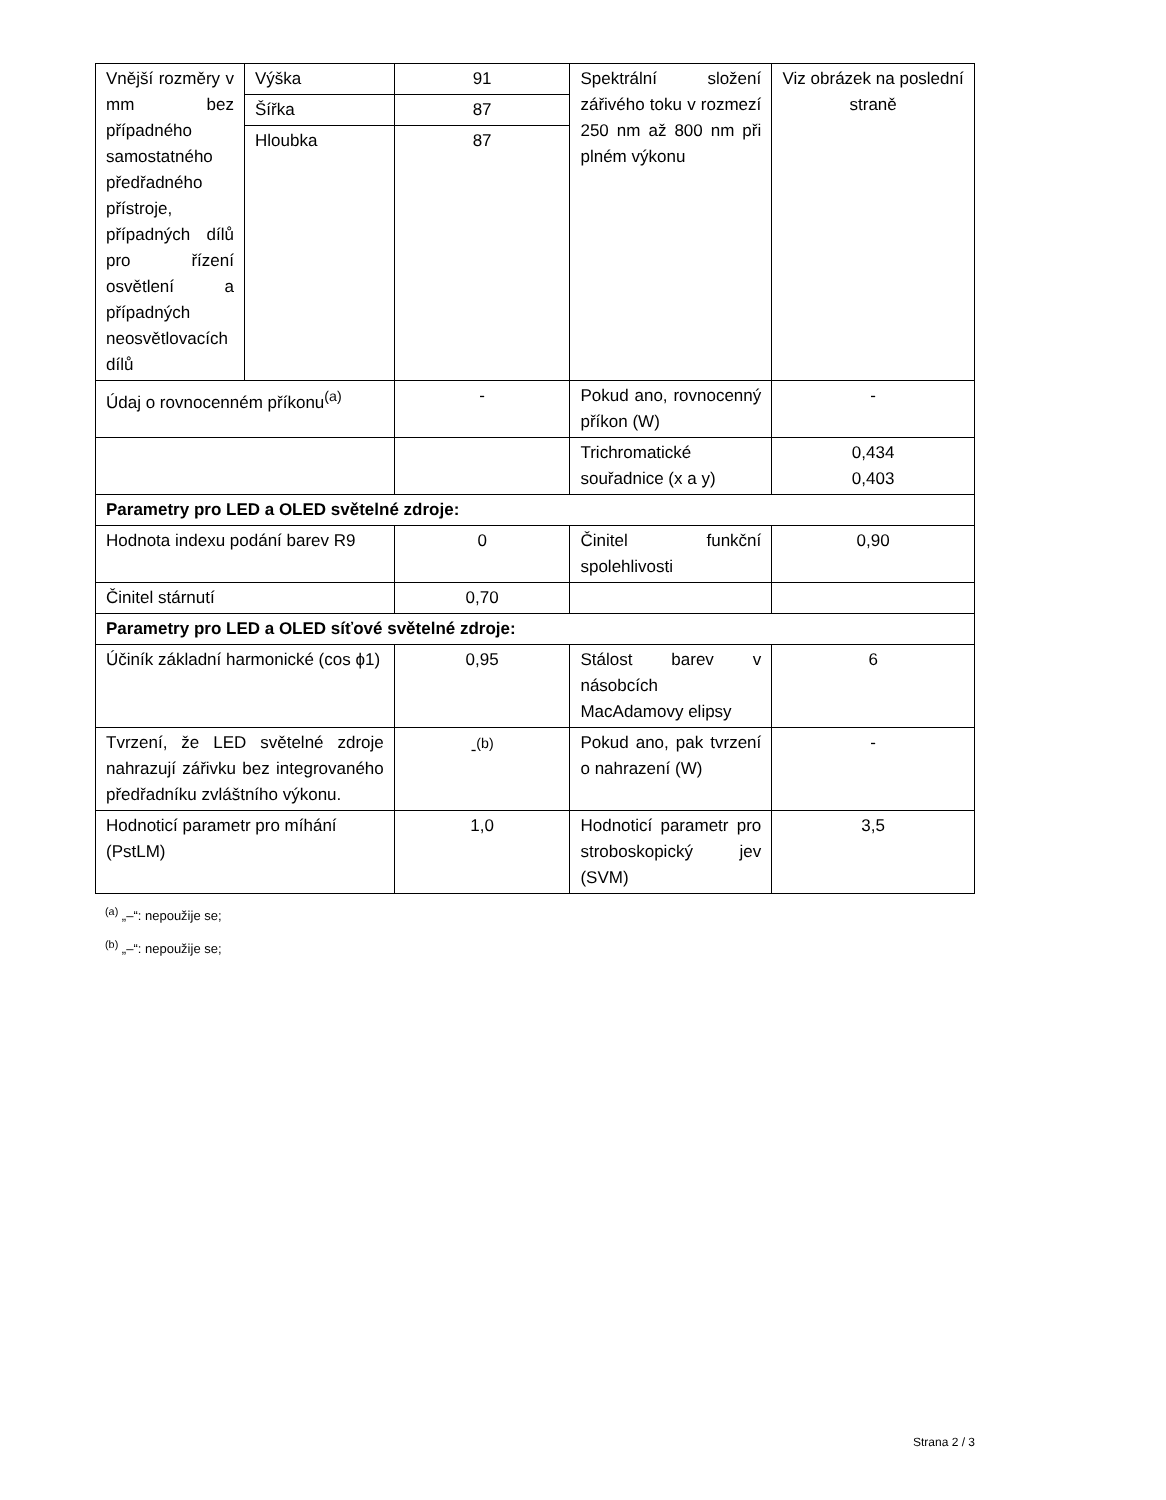| Vnější rozměry v mm bez případného samostatného předřadného přístroje, případných dílů pro řízení osvětlení a případných neosvětlovacích dílů | Výška | 91 | Spektrální složení zářivého toku v rozmezí 250 nm až 800 nm při plném výkonu | Viz obrázek na poslední straně |
| | Šířka | 87 | | |
| | Hloubka | 87 | | |
| Údaj o rovnocenném příkonu<sup>(a)</sup> | | - | Pokud ano, rovnocenný příkon (W) | - |
| | | | Trichromatické souřadnice (x a y) | 0,434 0,403 |
| Parametry pro LED a OLED světelné zdroje: | | | | |
| Hodnota indexu podání barev R9 | | 0 | Činitel funkční spolehlivosti | 0,90 |
| Činitel stárnutí | | 0,70 | | |
| Parametry pro LED a OLED síťové světelné zdroje: | | | | |
| Účiník základní harmonické (cos ϕ1) | | 0,95 | Stálost barev v násobcích MacAdamovy elipsy | 6 |
| Tvrzení, že LED světelné zdroje nahrazují zářivku bez integrovaného předřadníku zvláštního výkonu. | | -<sup>(b)</sup> | Pokud ano, pak tvrzení o nahrazení (W) | - |
| Hodnoticí parametr pro míhání (PstLM) | | 1,0 | Hodnoticí parametr pro stroboskopický jev (SVM) | 3,5 |
<sup>(a)</sup> „–“: nepoužije se;
<sup>(b)</sup> „–“: nepoužije se;
Strana 2 / 3